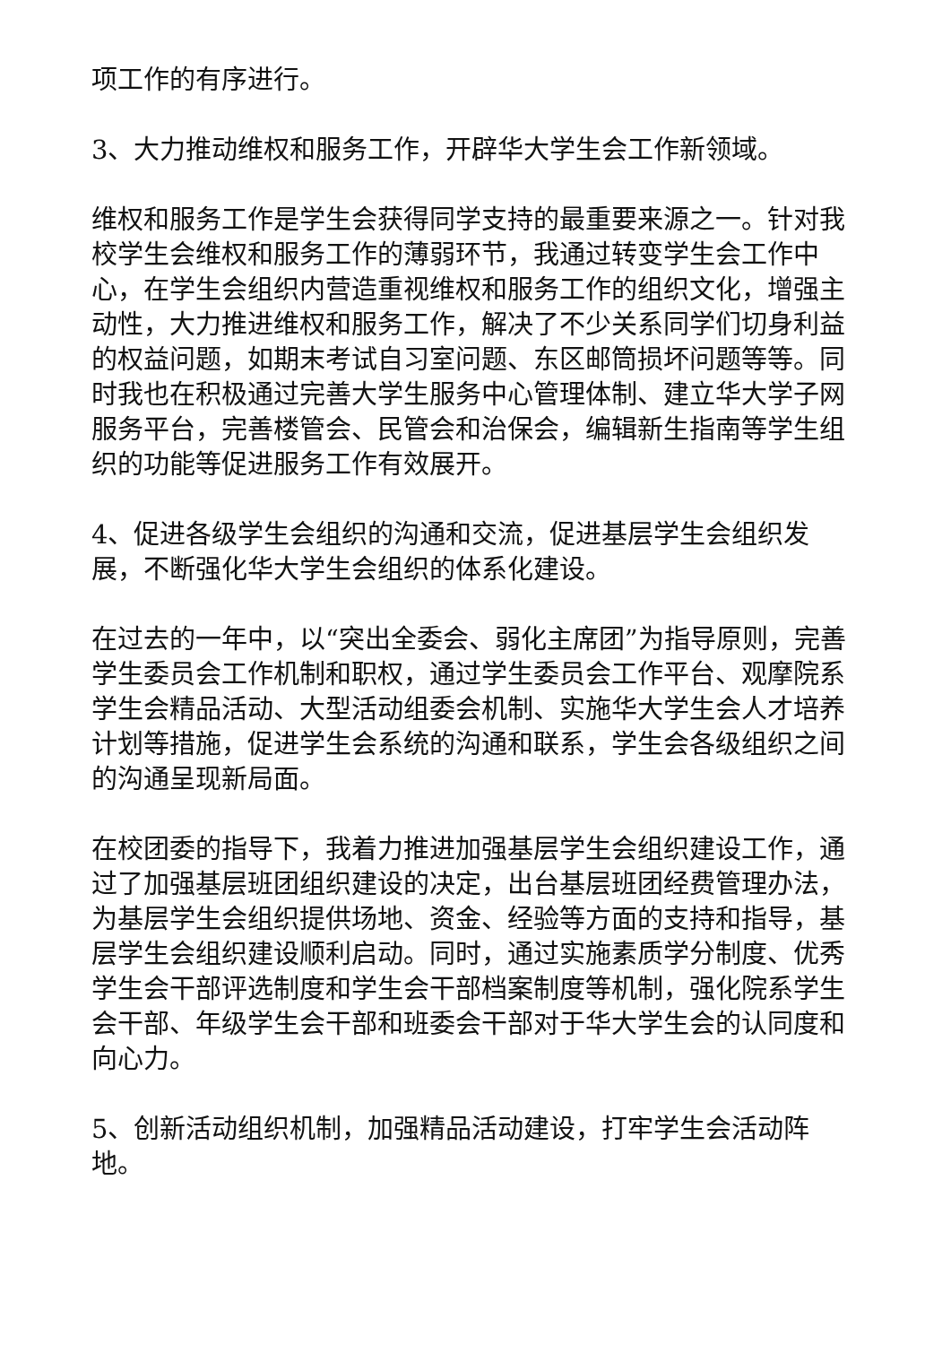项工作的有序进行。
3、大力推动维权和服务工作，开辟华大学生会工作新领域。
维权和服务工作是学生会获得同学支持的最重要来源之一。针对我校学生会维权和服务工作的薄弱环节，我通过转变学生会工作中心，在学生会组织内营造重视维权和服务工作的组织文化，增强主动性，大力推进维权和服务工作，解决了不少关系同学们切身利益的权益问题，如期末考试自习室问题、东区邮筒损坏问题等等。同时我也在积极通过完善大学生服务中心管理体制、建立华大学子网服务平台，完善楼管会、民管会和治保会，编辑新生指南等学生组织的功能等促进服务工作有效展开。
4、促进各级学生会组织的沟通和交流，促进基层学生会组织发展，不断强化华大学生会组织的体系化建设。
在过去的一年中，以“突出全委会、弱化主席团”为指导原则，完善学生委员会工作机制和职权，通过学生委员会工作平台、观摩院系学生会精品活动、大型活动组委会机制、实施华大学生会人才培养计划等措施，促进学生会系统的沟通和联系，学生会各级组织之间的沟通呈现新局面。
在校团委的指导下，我着力推进加强基层学生会组织建设工作，通过了加强基层班团组织建设的决定，出台基层班团经费管理办法，为基层学生会组织提供场地、资金、经验等方面的支持和指导，基层学生会组织建设顺利启动。同时，通过实施素质学分制度、优秀学生会干部评选制度和学生会干部档案制度等机制，强化院系学生会干部、年级学生会干部和班委会干部对于华大学生会的认同度和向心力。
5、创新活动组织机制，加强精品活动建设，打牢学生会活动阵地。